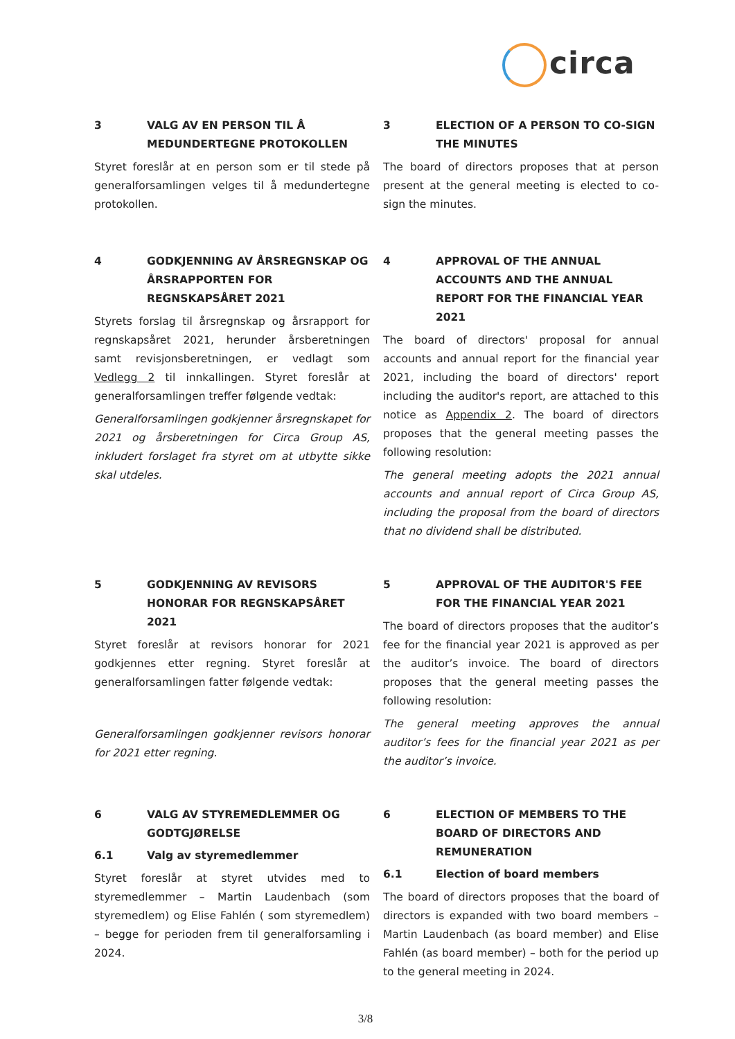circa
3 VALG AV EN PERSON TIL Å MEDUNDERTEGNE PROTOKOLLEN
Styret foreslår at en person som er til stede på generalforsamlingen velges til å medundertegne protokollen.
3 ELECTION OF A PERSON TO CO-SIGN THE MINUTES
The board of directors proposes that at person present at the general meeting is elected to co-sign the minutes.
4 GODKJENNING AV ÅRSREGNSKAP OG ÅRSRAPPORTEN FOR REGNSKAPSÅRET 2021
Styrets forslag til årsregnskap og årsrapport for regnskapsåret 2021, herunder årsberetningen samt revisjonsberetningen, er vedlagt som Vedlegg 2 til innkallingen. Styret foreslår at generalforsamlingen treffer følgende vedtak:
Generalforsamlingen godkjenner årsregnskapet for 2021 og årsberetningen for Circa Group AS, inkludert forslaget fra styret om at utbytte sikke skal utdeles.
4 APPROVAL OF THE ANNUAL ACCOUNTS AND THE ANNUAL REPORT FOR THE FINANCIAL YEAR 2021
The board of directors' proposal for annual accounts and annual report for the financial year 2021, including the board of directors' report including the auditor's report, are attached to this notice as Appendix 2. The board of directors proposes that the general meeting passes the following resolution:
The general meeting adopts the 2021 annual accounts and annual report of Circa Group AS, including the proposal from the board of directors that no dividend shall be distributed.
5 GODKJENNING AV REVISORS HONORAR FOR REGNSKAPSÅRET 2021
Styret foreslår at revisors honorar for 2021 godkjennes etter regning. Styret foreslår at generalforsamlingen fatter følgende vedtak:
Generalforsamlingen godkjenner revisors honorar for 2021 etter regning.
5 APPROVAL OF THE AUDITOR'S FEE FOR THE FINANCIAL YEAR 2021
The board of directors proposes that the auditor’s fee for the financial year 2021 is approved as per the auditor’s invoice. The board of directors proposes that the general meeting passes the following resolution:
The general meeting approves the annual auditor’s fees for the financial year 2021 as per the auditor’s invoice.
6 VALG AV STYREMEDLEMMER OG GODTGJØRELSE
6.1 Valg av styremedlemmer
Styret foreslår at styret utvides med to styremedlemmer – Martin Laudenbach (som styremedlem) og Elise Fahlén ( som styremedlem) – begge for perioden frem til generalforsamling i 2024.
6 ELECTION OF MEMBERS TO THE BOARD OF DIRECTORS AND REMUNERATION
6.1 Election of board members
The board of directors proposes that the board of directors is expanded with two board members – Martin Laudenbach (as board member) and Elise Fahlén (as board member) – both for the period up to the general meeting in 2024.
3/8